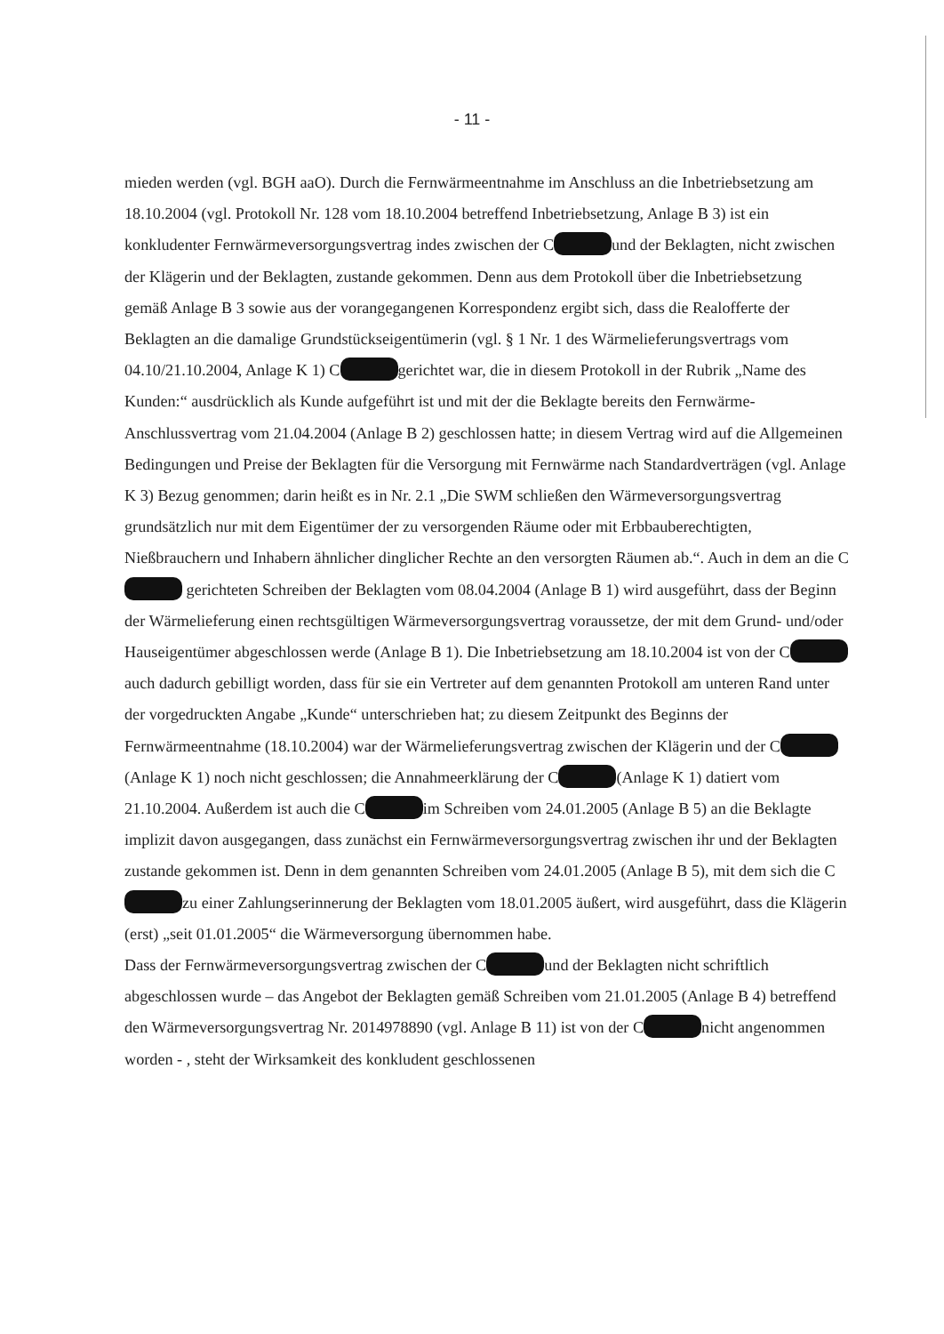- 11 -
mieden werden (vgl. BGH aaO). Durch die Fernwärmeentnahme im Anschluss an die Inbetrieb­setzung am 18.10.2004 (vgl. Protokoll Nr. 128 vom 18.10.2004 betreffend Inbetriebsetzung, Anlage B 3) ist ein konkludenter Fernwärmeversorgungsvertrag indes zwischen der C und der Beklagten, nicht zwischen der Klägerin und der Beklagten, zustande gekommen. Denn aus dem Protokoll über die Inbetriebsetzung gemäß Anlage B 3 sowie aus der vorangegangenen Korrespondenz ergibt sich, dass die Realofferte der Beklagten an die damalige Grundstückseigentümerin (vgl. § 1 Nr. 1 des Wärmelieferungsvertrags vom 04.10/21.10.2004, Anlage K 1) C gerichtet war, die in diesem Protokoll in der Rubrik „Name des Kunden:“ ausdrücklich als Kunde aufgeführt ist und mit der die Beklagte bereits den Fernwärme-Anschlussvertrag vom 21.04.2004 (Anlage B 2) geschlossen hatte; in diesem Vertrag wird auf die Allgemeinen Bedingungen und Preise der Beklagten für die Versorgung mit Fernwärme nach Standardverträgen (vgl. Anlage K 3) Bezug genommen; darin heißt es in Nr. 2.1 „Die SWM schließen den Wärmeversorgungsvertrag grundsätzlich nur mit dem Eigentümer der zu versorgenden Räume oder mit Erbbauberechtigten, Nießbrauchern und Inhabern ähnlicher dinglicher Rechte an den versorgten Räumen ab.“. Auch in dem an die C gerichteten Schreiben der Beklagten vom 08.04.2004 (Anlage B 1) wird ausgeführt, dass der Beginn der Wärmelieferung einen rechtsgültigen Wärmeversorgungsvertrag voraussetze, der mit dem Grund- und/oder Hauseigentümer abgeschlossen werde (Anlage B 1). Die Inbetriebsetzung am 18.10.2004 ist von der C auch dadurch gebilligt worden, dass für sie ein Vertreter auf dem genannten Protokoll am unteren Rand unter der vorgedruckten Angabe „Kunde“ unterschrieben hat; zu diesem Zeitpunkt des Beginns der Fernwärmeentnahme (18.10.2004) war der Wärmelieferungsvertrag zwischen der Klägerin und der C (Anlage K 1) noch nicht geschlossen; die Annahmeerklärung der C (Anlage K 1) datiert vom 21.10.2004. Außerdem ist auch die C im Schreiben vom 24.01.2005 (Anlage B 5) an die Beklagte implizit davon ausgegangen, dass zunächst ein Fernwärmeversorgungsvertrag zwischen ihr und der Beklagten zustande gekommen ist. Denn in dem genannten Schreiben vom 24.01.2005 (Anlage B 5), mit dem sich die C zu einer Zahlungserinnerung der Beklagten vom 18.01.2005 äußert, wird ausgeführt, dass die Klägerin (erst) „seit 01.01.2005“ die Wärmeversorgung übernommen habe.
Dass der Fernwärmeversorgungsvertrag zwischen der C und der Beklagten nicht schriftlich abgeschlossen wurde – das Angebot der Beklagten gemäß Schreiben vom 21.01.2005 (Anlage B 4) betreffend den Wärmeversorgungsvertrag Nr. 2014978890 (vgl. Anlage B 11) ist von der C nicht angenommen worden - , steht der Wirksamkeit des konkludent geschlossenen